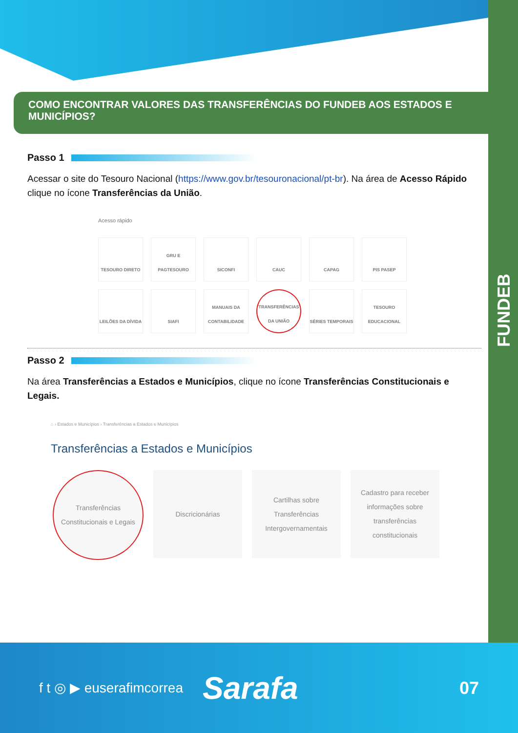FUNDEB
COMO ENCONTRAR VALORES DAS TRANSFERÊNCIAS DO FUNDEB AOS ESTADOS E MUNICÍPIOS?
Passo 1
Acessar o site do Tesouro Nacional (https://www.gov.br/tesouronacional/pt-br). Na área de Acesso Rápido clique no ícone Transferências da União.
Acesso rápido
TESOURO DIRETO
GRU E PAGTESOURO
SICONFI
CAUC
CAPAG
PIS PASEP
LEILÕES DA DÍVIDA
SIAFI
MANUAIS DA CONTABILIDADE
TRANSFERÊNCIAS DA UNIÃO
SÉRIES TEMPORAIS
TESOURO EDUCACIONAL
Passo 2
Na área Transferências a Estados e Municípios, clique no ícone Transferências Constitucionais e Legais.
⌂ › Estados e Municípios › Transferências a Estados e Municípios
Transferências a Estados e Municípios
Transferências Constitucionais e Legais
Discricionárias Cartilhas sobre Transferências Intergovernamentais
Cadastro para receber informações sobre transferências constitucionais
f t ◎ ▶ euserafimcorrea Sarafa 07